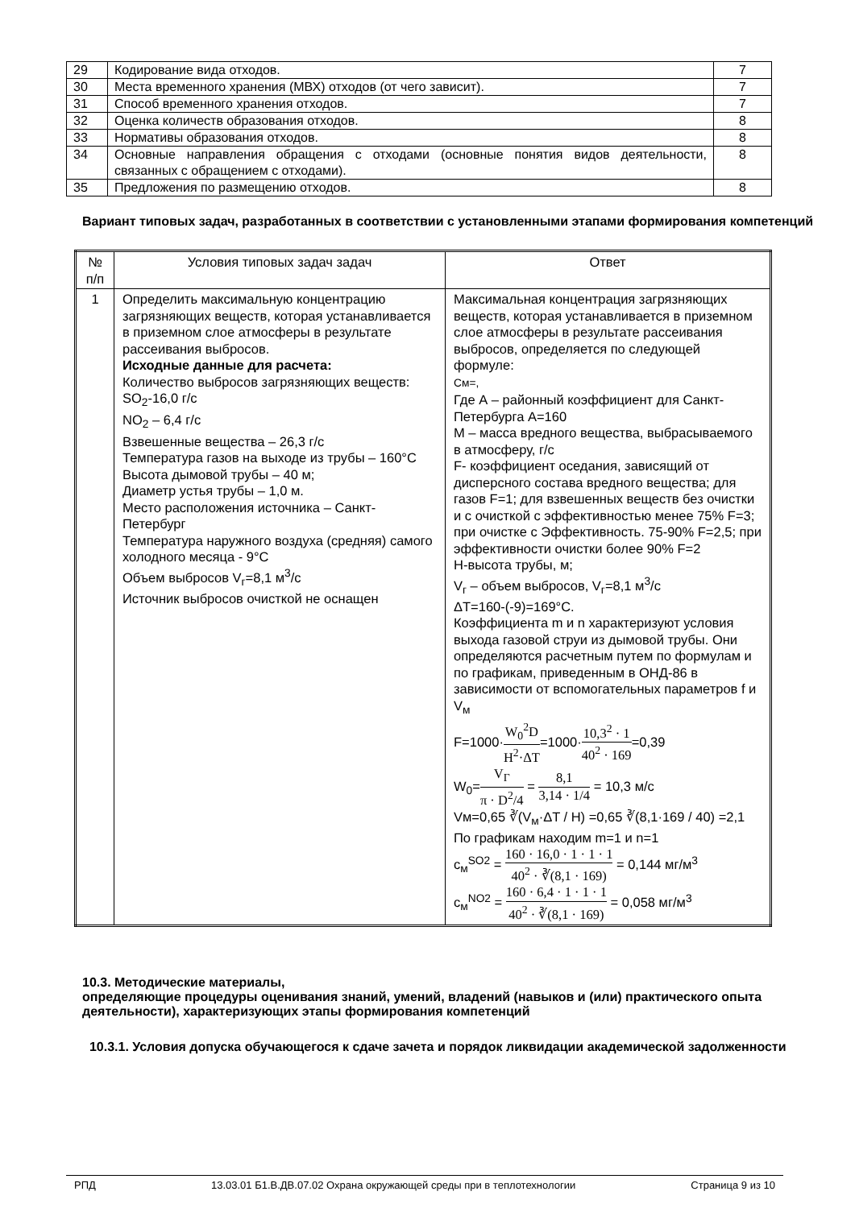| 29 | Кодирование вида отходов. | 7 |
| 30 | Места временного хранения (МВХ) отходов (от чего зависит). | 7 |
| 31 | Способ временного хранения отходов. | 7 |
| 32 | Оценка количеств образования отходов. | 8 |
| 33 | Нормативы образования отходов. | 8 |
| 34 | Основные направления обращения с отходами (основные понятия видов деятельности, связанных с обращением с отходами). | 8 |
| 35 | Предложения по размещению отходов. | 8 |
Вариант типовых задач, разработанных в соответствии с установленными этапами формирования компетенций
| № п/п | Условия типовых задач задач | Ответ |
| --- | --- | --- |
| 1 | Определить максимальную концентрацию загрязняющих веществ, которая устанавливается в приземном слое атмосферы в результате рассеивания выбросов. Исходные данные для расчета: Количество выбросов загрязняющих веществ: SO<sub>2</sub>-16,0 г/с NO<sub>2</sub> – 6,4 г/с Взвешенные вещества – 26,3 г/с Температура газов на выходе из трубы – 160°С Высота дымовой трубы – 40 м; Диаметр устья трубы – 1,0 м. Место расположения источника – Санкт-Петербург Температура наружного воздуха (средняя) самого холодного месяца - 9°С Объем выбросов V<sub>г</sub>=8,1 м<sup>3</sup>/с Источник выбросов очисткой не оснащен | Максимальная концентрация загрязняющих веществ, которая устанавливается в приземном слое атмосферы в результате рассеивания выбросов, определяется по следующей формуле: См=, Где А – районный коэффициент для Санкт-Петербурга А=160 М – масса вредного вещества, выбрасываемого в атмосферу, г/с F- коэффициент оседания, зависящий от дисперсного состава вредного вещества; для газов F=1; для взвешенных веществ без очистки и с очисткой с эффективностью менее 75% F=3; при очистке с Эффективность. 75-90% F=2,5; при эффективности очистки более 90% F=2 Н-высота трубы, м; V<sub>г</sub> – объем выбросов, V<sub>г</sub>=8,1 м<sup>3</sup>/с ΔТ=160-(-9)=169°С. Коэффициента m и n характеризуют условия выхода газовой струи из дымовой трубы. Они определяются расчетным путем по формулам и по графикам, приведенным в ОНД-86 в зависимости от вспомогательных параметров f и V<sub>м</sub> F=1000· W<sub>0</sub><sup>2</sup>D H<sup>2</sup>·ΔT =1000· 10,3<sup>2</sup> · 1 40<sup>2</sup> · 169 =0,39 W<sub>0</sub>= V<sub>Г</sub> π · D<sup>2</sup>/4 = 8,1 3,14 · 1/4 = 10,3 м/с Vм=0,65 ∛(V<sub>м</sub>·ΔT / H) =0,65 ∛(8,1·169 / 40) =2,1 По графикам находим m=1 и n=1 c<sub>м</sub><sup>SO2</sup> = 160 · 16,0 · 1 · 1 · 1 40<sup>2</sup> · ∛(8,1 · 169) = 0,144 мг/м<sup>3</sup> c<sub>м</sub><sup>NO2</sup> = 160 · 6,4 · 1 · 1 · 1 40<sup>2</sup> · ∛(8,1 · 169) = 0,058 мг/м<sup>3</sup> |
10.3. Методические материалы,
определяющие процедуры оценивания знаний, умений, владений (навыков и (или) практического опыта деятельности), характеризующих этапы формирования компетенций
10.3.1. Условия допуска обучающегося к сдаче зачета и порядок ликвидации академической задолженности
РПД 13.03.01 Б1.В.ДВ.07.02 Охрана окружающей среды при в теплотехнологии Страница 9 из 10